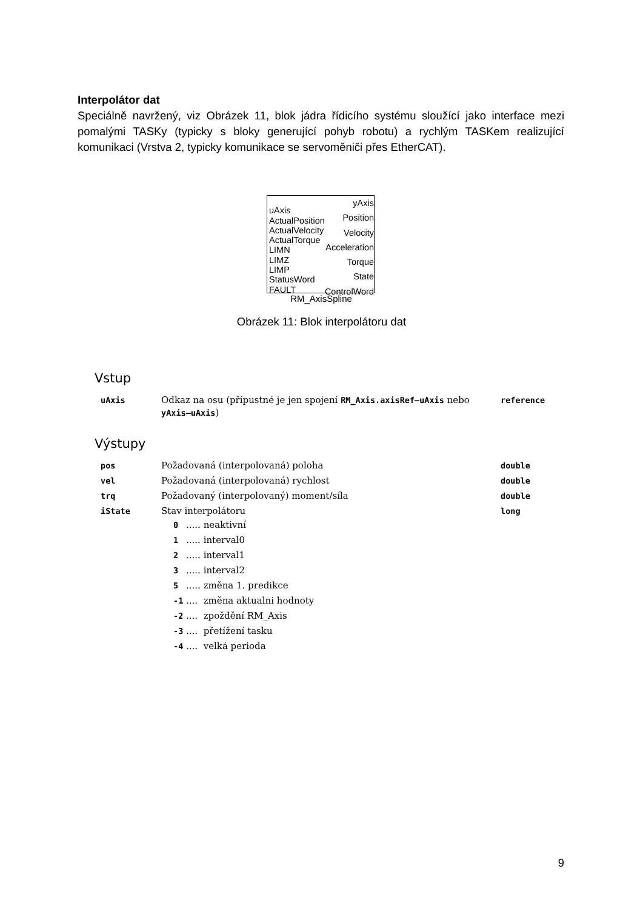Interpolátor dat
Speciálně navržený, viz Obrázek 11, blok jádra řídicího systému sloužící jako interface mezi pomalými TASKy (typicky s bloky generující pohyb robotu) a rychlým TASKem realizující komunikaci (Vrstva 2, typicky komunikace se servoměniči přes EtherCAT).
uAxis
ActualPosition
ActualVelocity
ActualTorque
LIMN
LIMZ
LIMP
StatusWord
FAULT
yAxis
Position
Velocity
Acceleration
Torque
State
ControlWord
RM_AxisSpline
Obrázek 11: Blok interpolátoru dat
Vstup
| uAxis | Odkaz na osu (přípustné je jen spojení RM_Axis.axisRef–uAxis nebo yAxis–uAxis ) | reference |
Výstupy
| pos | Požadovaná (interpolovaná) poloha | double |
| vel | Požadovaná (interpolovaná) rychlost | double |
| trq | Požadovaný (interpolovaný) moment/síla | double |
| iState | Stav interpolátoru / 0 / ..... / neaktivní / / 1 / ..... / interval0 / / 2 / ..... / interval1 / / 3 / ..... / interval2 / / 5 / ..... / změna 1. predikce / / -1 / .... / změna aktualni hodnoty / / -2 / .... / zpoždění RM_Axis / / -3 / .... / přetížení tasku / / -4 / .... / velká perioda / | long |
9